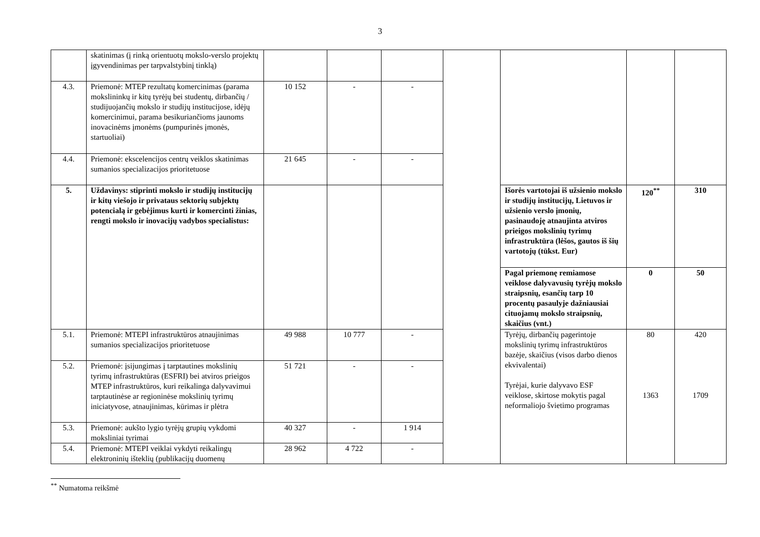3
| | skatinimas (į rinką orientuotų mokslo-verslo projektų įgyvendinimas per tarpvalstybinį tinklą) | | | | | | | |
| 4.3. | Priemonė: MTEP rezultatų komercinimas (parama mokslininkų ir kitų tyrėjų bei studentų, dirbančių / studijuojančių mokslo ir studijų institucijose, idėjų komercinimui, parama besikuriančioms jaunoms inovacinėms įmonėms (pumpurinės įmonės, startuoliai) | 10 152 | - | - | | | | |
| 4.4. | Priemonė: ekscelencijos centrų veiklos skatinimas sumanios specializacijos prioritetuose | 21 645 | - | - | | | | |
| 5. | Uždavinys: stiprinti mokslo ir studijų institucijų ir kitų viešojo ir privataus sektorių subjektų potencialą ir gebėjimus kurti ir komercinti žinias, rengti mokslo ir inovacijų vadybos specialistus: | | | | | Išorės vartotojai iš užsienio mokslo ir studijų institucijų, Lietuvos ir užsienio verslo įmonių, pasinaudoję atnaujinta atviros prieigos mokslinių tyrimų infrastruktūra (lėšos, gautos iš šių vartotojų (tūkst. Eur) | 120<sup>**</sup> | 310 |
| | | | | | | Pagal priemonę remiamose veiklose dalyvavusių tyrėjų mokslo straipsnių, esančių tarp 10 procentų pasaulyje dažniausiai cituojamų mokslo straipsnių, skaičius (vnt.) | 0 | 50 |
| 5.1. | Priemonė: MTEPI infrastruktūros atnaujinimas sumanios specializacijos prioritetuose | 49 988 | 10 777 | - | | Tyrėjų, dirbančių pagerintoje mokslinių tyrimų infrastruktūros bazėje, skaičius (visos darbo dienos ekvivalentai) Tyrėjai, kurie dalyvavo ESF veiklose, skirtose mokytis pagal neformaliojo švietimo programas | 80 1363 | 420 1709 |
| 5.2. | Priemonė: įsijungimas į tarptautines mokslinių tyrimų infrastruktūras (ESFRI) bei atviros prieigos MTEP infrastruktūros, kuri reikalinga dalyvavimui tarptautinėse ar regioninėse mokslinių tyrimų iniciatyvose, atnaujinimas, kūrimas ir plėtra | 51 721 | - | - | | | | |
| 5.3. | Priemonė: aukšto lygio tyrėjų grupių vykdomi moksliniai tyrimai | 40 327 | - | 1 914 | | | | |
| 5.4. | Priemonė: MTEPI veiklai vykdyti reikalingų elektroninių išteklių (publikacijų duomenų | 28 962 | 4 722 | - | | | | |
<sup>**</sup> Numatoma reikšmė